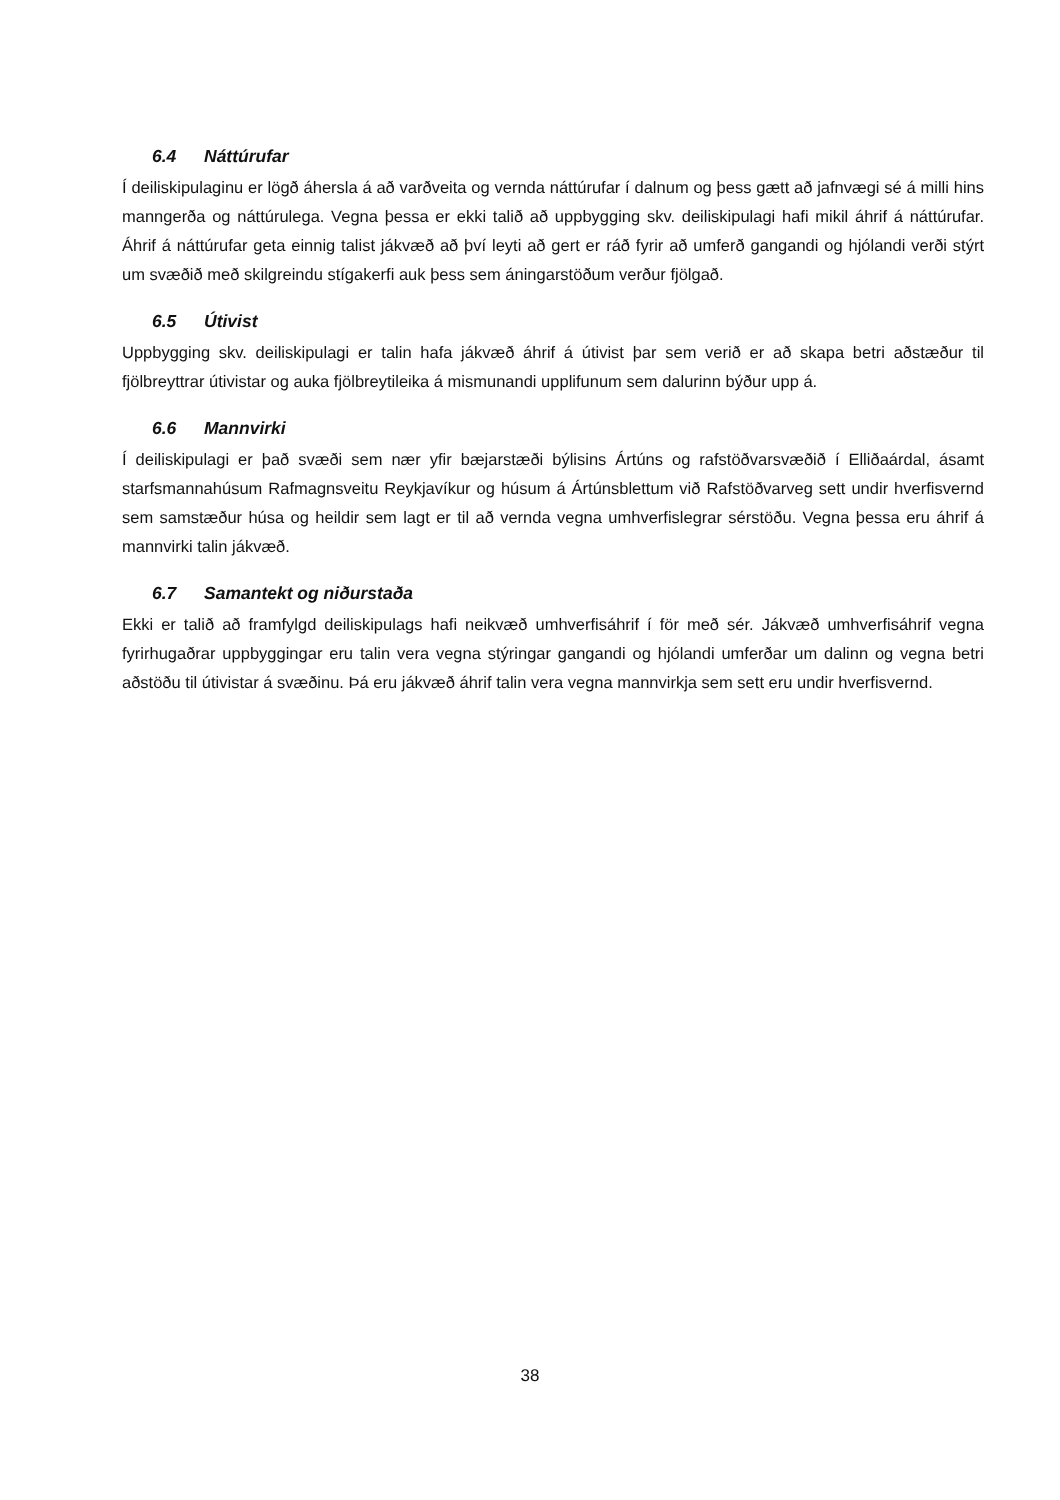6.4 Náttúrufar
Í deiliskipulaginu er lögð áhersla á að varðveita og vernda náttúrufar í dalnum og þess gætt að jafnvægi sé á milli hins manngerða og náttúrulega. Vegna þessa er ekki talið að uppbygging skv. deiliskipulagi hafi mikil áhrif á náttúrufar. Áhrif á náttúrufar geta einnig talist jákvæð að því leyti að gert er ráð fyrir að umferð gangandi og hjólandi verði stýrt um svæðið með skilgreindu stígakerfi auk þess sem áningarstöðum verður fjölgað.
6.5 Útivist
Uppbygging skv. deiliskipulagi er talin hafa jákvæð áhrif á útivist þar sem verið er að skapa betri aðstæður til fjölbreyttrar útivistar og auka fjölbreytileika á mismunandi upplifunum sem dalurinn býður upp á.
6.6 Mannvirki
Í deiliskipulagi er það svæði sem nær yfir bæjarstæði býlisins Ártúns og rafstöðvarsvæðið í Elliðaárdal, ásamt starfsmannahúsum Rafmagnsveitu Reykjavíkur og húsum á Ártúnsblettum við Rafstöðvarveg sett undir hverfisvernd sem samstæður húsa og heildir sem lagt er til að vernda vegna umhverfislegrar sérstöðu. Vegna þessa eru áhrif á mannvirki talin jákvæð.
6.7 Samantekt og niðurstaða
Ekki er talið að framfylgd deiliskipulags hafi neikvæð umhverfisáhrif í för með sér. Jákvæð umhverfisáhrif vegna fyrirhugaðrar uppbyggingar eru talin vera vegna stýringar gangandi og hjólandi umferðar um dalinn og vegna betri aðstöðu til útivistar á svæðinu. Þá eru jákvæð áhrif talin vera vegna mannvirkja sem sett eru undir hverfisvernd.
38